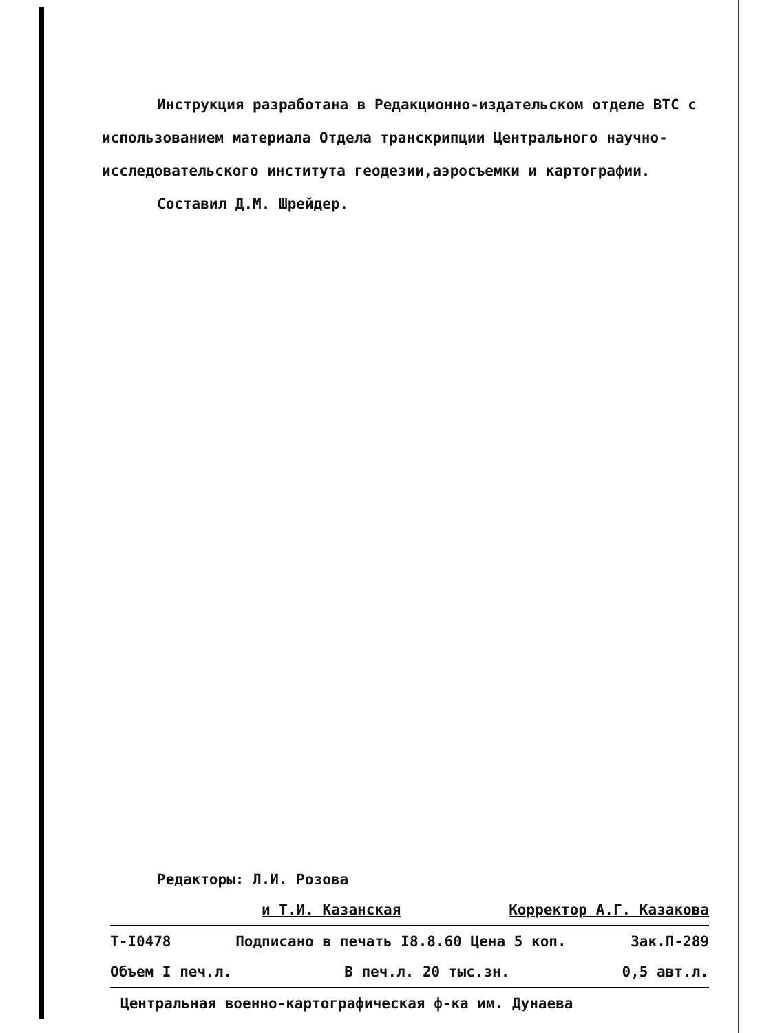Инструкция разработана в Редакционно-издательском отделе ВТС с использованием материала Отдела транскрипции Центрального научно-исследовательского института геодезии,аэросъемки и картографии.
Составил Д.М. Шрейдер.
Редакторы: Л.И. Розова
и Т.И. Казанская Корректор А.Г. Казакова
Т-I0478 Подписано в печать I8.8.60 Цена 5 коп. Зак.П-289
Объем I печ.л. В печ.л. 20 тыс.зн. 0,5 авт.л.
Центральная военно-картографическая ф-ка им. Дунаева